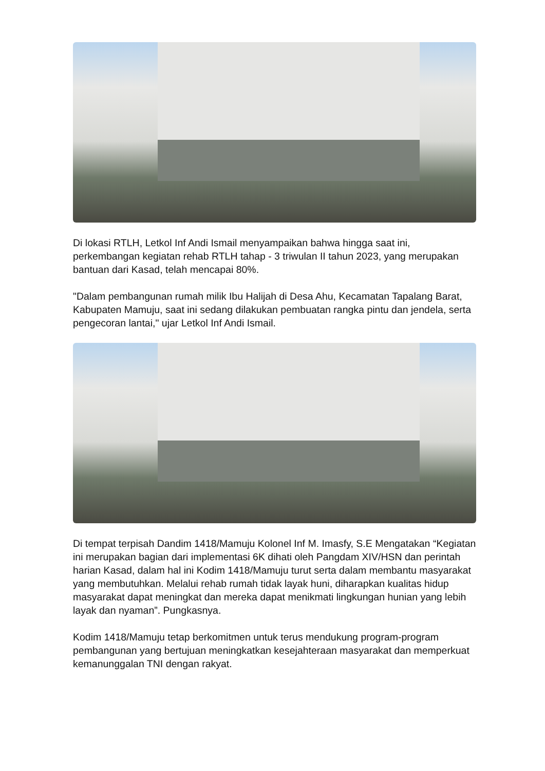Di lokasi RTLH, Letkol Inf Andi Ismail menyampaikan bahwa hingga saat ini, perkembangan kegiatan rehab RTLH tahap - 3 triwulan II tahun 2023, yang merupakan bantuan dari Kasad, telah mencapai 80%.
"Dalam pembangunan rumah milik Ibu Halijah di Desa Ahu, Kecamatan Tapalang Barat, Kabupaten Mamuju, saat ini sedang dilakukan pembuatan rangka pintu dan jendela, serta pengecoran lantai," ujar Letkol Inf Andi Ismail.
Di tempat terpisah Dandim 1418/Mamuju Kolonel Inf M. Imasfy, S.E Mengatakan “Kegiatan ini merupakan bagian dari implementasi 6K dihati oleh Pangdam XIV/HSN dan perintah harian Kasad, dalam hal ini Kodim 1418/Mamuju turut serta dalam membantu masyarakat yang membutuhkan. Melalui rehab rumah tidak layak huni, diharapkan kualitas hidup masyarakat dapat meningkat dan mereka dapat menikmati lingkungan hunian yang lebih layak dan nyaman”. Pungkasnya.
Kodim 1418/Mamuju tetap berkomitmen untuk terus mendukung program-program pembangunan yang bertujuan meningkatkan kesejahteraan masyarakat dan memperkuat kemanunggalan TNI dengan rakyat.